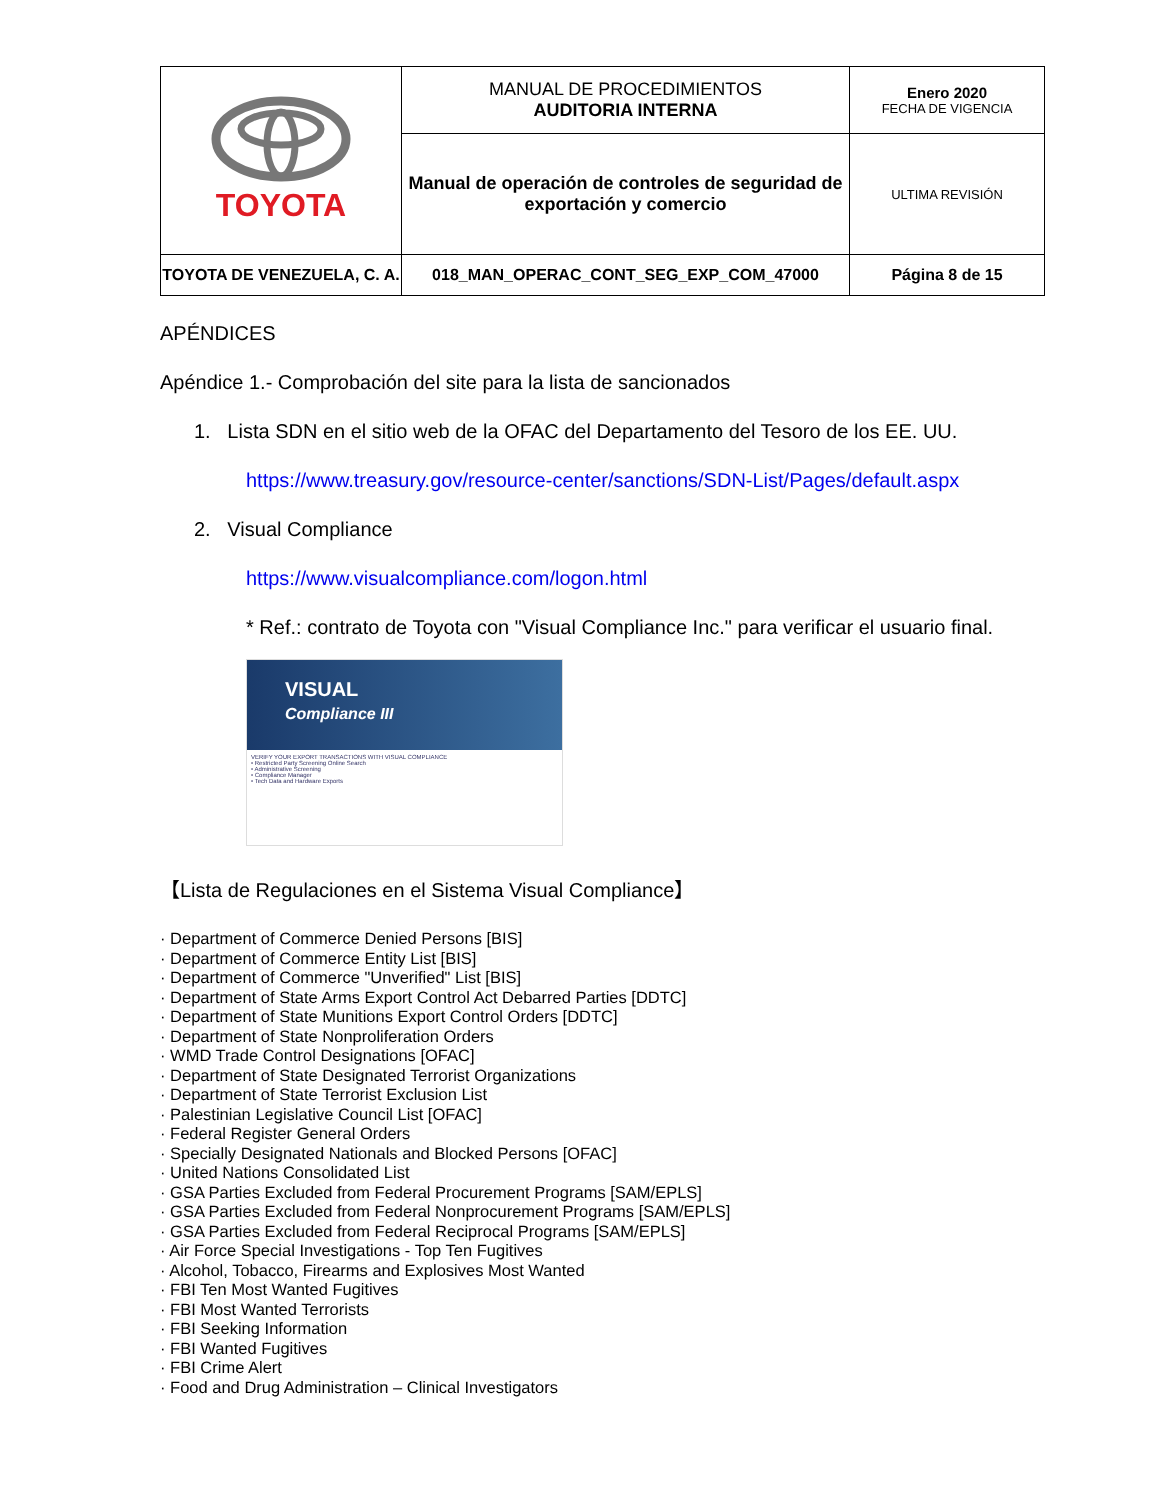| TOYOTA | MANUAL DE PROCEDIMIENTOS AUDITORIA INTERNA | Enero 2020 FECHA DE VIGENCIA |
| | Manual de operación de controles de seguridad de exportación y comercio | ULTIMA REVISIÓN |
| TOYOTA DE VENEZUELA, C. A. | 018_MAN_OPERAC_CONT_SEG_EXP_COM_47000 | Página 8 de 15 |
APÉNDICES
Apéndice 1.- Comprobación del site para la lista de sancionados
1. Lista SDN en el sitio web de la OFAC del Departamento del Tesoro de los EE. UU.
https://www.treasury.gov/resource-center/sanctions/SDN-List/Pages/default.aspx
2. Visual Compliance
https://www.visualcompliance.com/logon.html
* Ref.: contrato de Toyota con "Visual Compliance Inc." para verificar el usuario final.
VISUAL
Compliance III
VERIFY YOUR EXPORT TRANSACTIONS WITH VISUAL COMPLIANCE
• Restricted Party Screening Online Search
• Administrative Screening
• Compliance Manager
• Tech Data and Hardware Exports
【Lista de Regulaciones en el Sistema Visual Compliance】
· Department of Commerce Denied Persons [BIS]
· Department of Commerce Entity List [BIS]
· Department of Commerce "Unverified" List [BIS]
· Department of State Arms Export Control Act Debarred Parties [DDTC]
· Department of State Munitions Export Control Orders [DDTC]
· Department of State Nonproliferation Orders
· WMD Trade Control Designations [OFAC]
· Department of State Designated Terrorist Organizations
· Department of State Terrorist Exclusion List
· Palestinian Legislative Council List [OFAC]
· Federal Register General Orders
· Specially Designated Nationals and Blocked Persons [OFAC]
· United Nations Consolidated List
· GSA Parties Excluded from Federal Procurement Programs [SAM/EPLS]
· GSA Parties Excluded from Federal Nonprocurement Programs [SAM/EPLS]
· GSA Parties Excluded from Federal Reciprocal Programs [SAM/EPLS]
· Air Force Special Investigations - Top Ten Fugitives
· Alcohol, Tobacco, Firearms and Explosives Most Wanted
· FBI Ten Most Wanted Fugitives
· FBI Most Wanted Terrorists
· FBI Seeking Information
· FBI Wanted Fugitives
· FBI Crime Alert
· Food and Drug Administration – Clinical Investigators